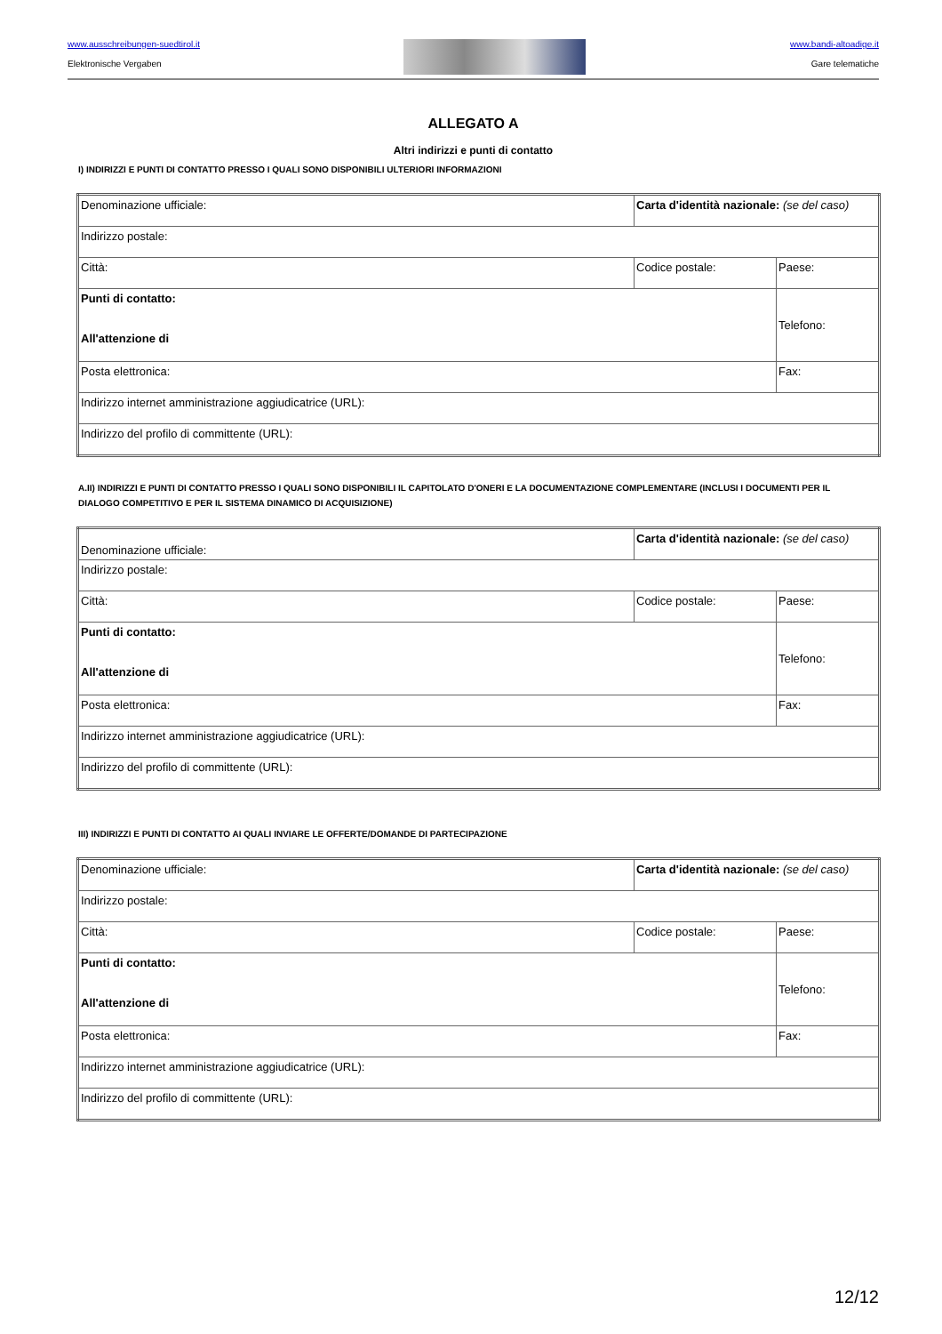www.ausschreibungen-suedtirol.it
Elektronische Vergaben
www.bandi-altoadige.it
Gare telematiche
ALLEGATO A
Altri indirizzi e punti di contatto
I) INDIRIZZI E PUNTI DI CONTATTO PRESSO I QUALI SONO DISPONIBILI ULTERIORI INFORMAZIONI
| Denominazione ufficiale: | Carta d'identità nazionale: (se del caso) | |
| Indirizzo postale: | | |
| Città: | Codice postale: | Paese: |
| Punti di contatto: All'attenzione di | | Telefono: |
| Posta elettronica: | | Fax: |
| Indirizzo internet amministrazione aggiudicatrice (URL): | | |
| Indirizzo del profilo di committente (URL): | | |
A.II) INDIRIZZI E PUNTI DI CONTATTO PRESSO I QUALI SONO DISPONIBILI IL CAPITOLATO D'ONERI E LA DOCUMENTAZIONE COMPLEMENTARE (INCLUSI I DOCUMENTI PER IL DIALOGO COMPETITIVO E PER IL SISTEMA DINAMICO DI ACQUISIZIONE)
| Denominazione ufficiale: | Carta d'identità nazionale: (se del caso) | |
| Indirizzo postale: | | |
| Città: | Codice postale: | Paese: |
| Punti di contatto: All'attenzione di | | Telefono: |
| Posta elettronica: | | Fax: |
| Indirizzo internet amministrazione aggiudicatrice (URL): | | |
| Indirizzo del profilo di committente (URL): | | |
III) INDIRIZZI E PUNTI DI CONTATTO AI QUALI INVIARE LE OFFERTE/DOMANDE DI PARTECIPAZIONE
| Denominazione ufficiale: | Carta d'identità nazionale: (se del caso) | |
| Indirizzo postale: | | |
| Città: | Codice postale: | Paese: |
| Punti di contatto: All'attenzione di | | Telefono: |
| Posta elettronica: | | Fax: |
| Indirizzo internet amministrazione aggiudicatrice (URL): | | |
| Indirizzo del profilo di committente (URL): | | |
12/12